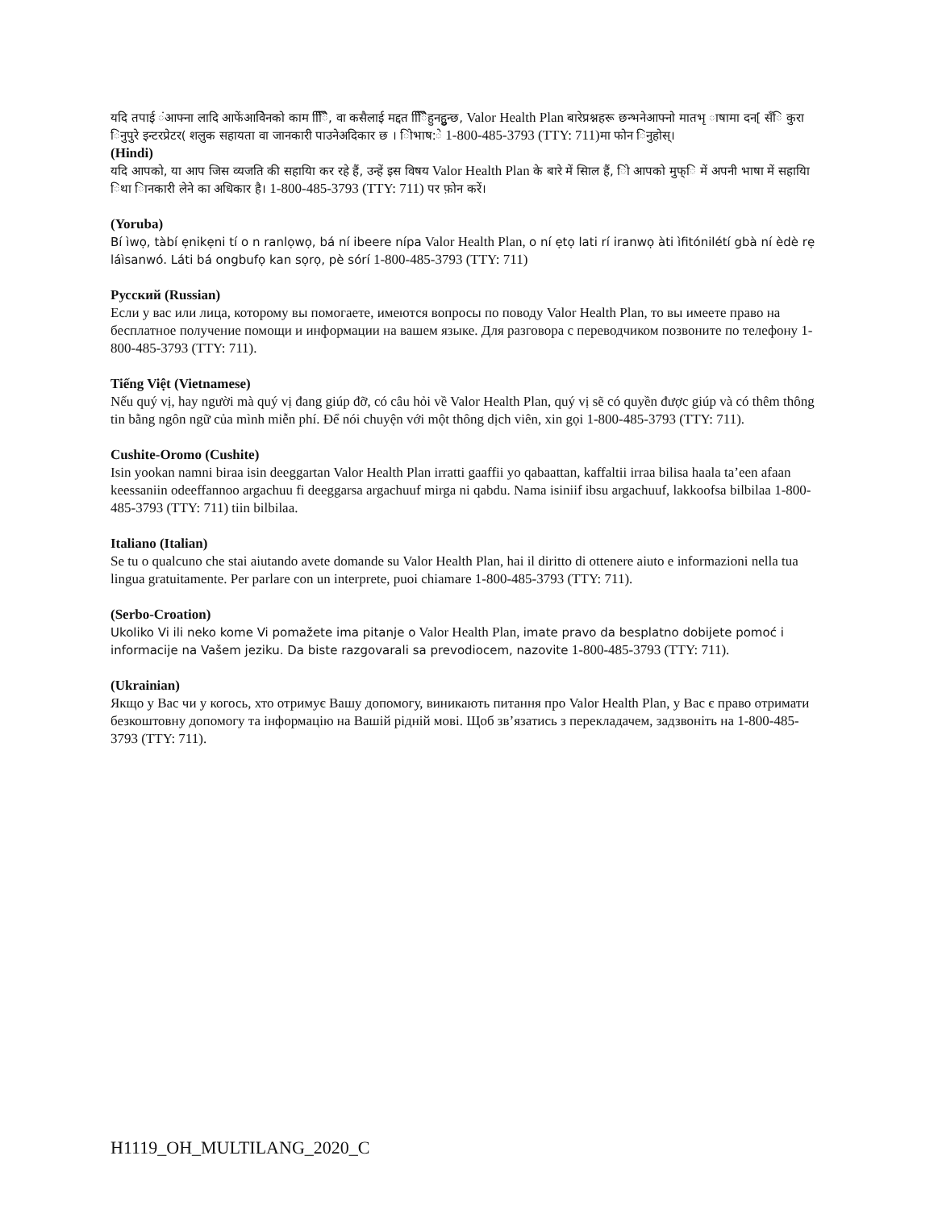यदि तपाई ंआफ्ना लादि आफेंआवेिनको काम िििै, वा कसैलाई मद्दत िििैहुनहुुन्छ, Valor Health Plan बारेप्रश्नहरू छन्भनेआफ्नो मातभृ ाषामा दन[ सँि कुरा िनुपुरे इन्टरप्रेटर( शलुक सहायता वा जानकारी पाउनेअदिकार छ । िोभाष:े 1-800-485-3793 (TTY: 711)मा फोन िनुहोस्।
(Hindi)
यदि आपको, या आप जिस व्यजति की सहायिा कर रहे हैं, उन्हें इस विषय Valor Health Plan के बारे में सिाल हैं, िो आपको मुफ्ि में अपनी भाषा में सहायिा िथा िानकारी लेने का अधिकार है। 1-800-485-3793 (TTY: 711) पर फ़ोन करें।
(Yoruba)
Bí ìwọ, tàbí ẹnikẹni tí o n ranlọwọ, bá ní ibeere nípa Valor Health Plan, o ní ẹtọ lati rí iranwọ àti ìfitónilétí gbà ní èdè rẹ láìsanwó. Láti bá ongbufọ kan sọrọ, pè sórí 1-800-485-3793 (TTY: 711)
Русский (Russian)
Если у вас или лица, которому вы помогаете, имеются вопросы по поводу Valor Health Plan, то вы имеете право на бесплатное получение помощи и информации на вашем языке. Для разговора с переводчиком позвоните по телефону 1-800-485-3793 (TTY: 711).
Tiếng Việt (Vietnamese)
Nếu quý vị, hay người mà quý vị đang giúp đỡ, có câu hỏi về Valor Health Plan, quý vị sẽ có quyền được giúp và có thêm thông tin bằng ngôn ngữ của mình miễn phí. Để nói chuyện với một thông dịch viên, xin gọi 1-800-485-3793 (TTY: 711).
Cushite-Oromo (Cushite)
Isin yookan namni biraa isin deeggartan Valor Health Plan irratti gaaffii yo qabaattan, kaffaltii irraa bilisa haala ta’een afaan keessaniin odeeffannoo argachuu fi deeggarsa argachuuf mirga ni qabdu. Nama isiniif ibsu argachuuf, lakkoofsa bilbilaa 1-800-485-3793 (TTY: 711) tiin bilbilaa.
Italiano (Italian)
Se tu o qualcuno che stai aiutando avete domande su Valor Health Plan, hai il diritto di ottenere aiuto e informazioni nella tua lingua gratuitamente. Per parlare con un interprete, puoi chiamare 1-800-485-3793 (TTY: 711).
(Serbo-Croation)
Ukoliko Vi ili neko kome Vi pomažete ima pitanje o Valor Health Plan, imate pravo da besplatno dobijete pomoć i informacije na Vašem jeziku. Da biste razgovarali sa prevodiocem, nazovite 1-800-485-3793 (TTY: 711).
(Ukrainian)
Якщо у Вас чи у когось, хто отримує Вашу допомогу, виникають питання про Valor Health Plan, у Вас є право отримати безкоштовну допомогу та інформацію на Вашій рідній мові. Щоб зв’язатись з перекладачем, задзвоніть на 1-800-485-3793 (TTY: 711).
H1119_OH_MULTILANG_2020_C